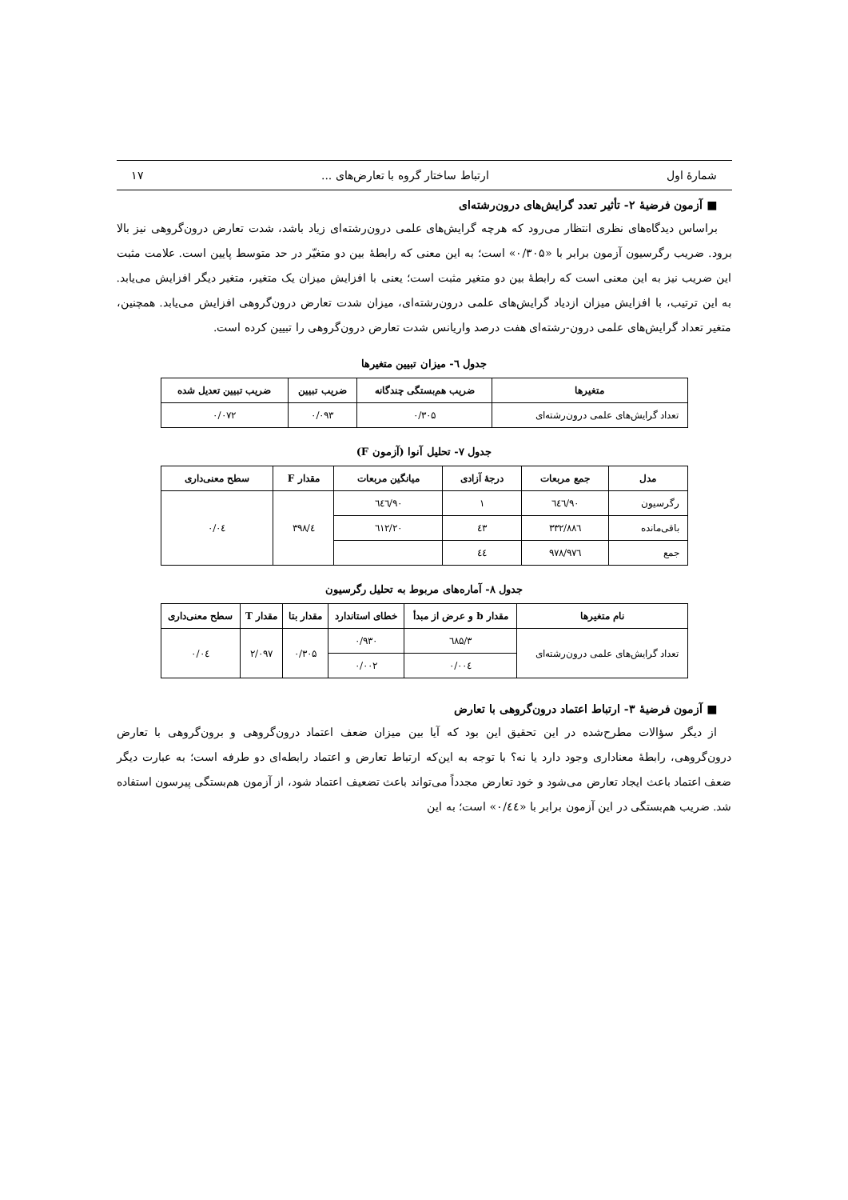شمارهٔ اول ارتباط ساختار گروه با تعارض‌های ... ۱۷
■ آزمون فرضیهٔ ۲- تأثیر تعدد گرایش‌های درون‌رشته‌ای
براساس دیدگاه‌های نظری انتظار می‌رود که هرچه گرایش‌های علمی درون‌رشته‌ای زیاد باشد، شدت تعارض درون‌گروهی نیز بالا برود. ضریب رگرسیون آزمون برابر با «۰/۳۰۵» است؛ به این معنی که رابطهٔ بین دو متغیّر در حد متوسط پایین است. علامت مثبت این ضریب نیز به این معنی است که رابطهٔ بین دو متغیر مثبت است؛ یعنی با افزایش میزان یک متغیر، متغیر دیگر افزایش می‌یابد. به این ترتیب، با افزایش میزان ازدیاد گرایش‌های علمی درون‌رشته‌ای، میزان شدت تعارض درون‌گروهی افزایش می‌یابد. همچنین، متغیر تعداد گرایش‌های علمی درون-رشته‌ای هفت درصد واریانس شدت تعارض درون‌گروهی را تبیین کرده است.
جدول ٦- میزان تبیین متغیرها
| متغیرها | ضریب هم‌بستگی چندگانه | ضریب تبیین | ضریب تبیین تعدیل شده |
| --- | --- | --- | --- |
| تعداد گرایش‌های علمی درون‌رشته‌ای | ۰/۳۰۵ | ۰/۰۹۳ | ۰/۰۷۲ |
جدول ۷- تحلیل آنوا (آزمون F)
| مدل | جمع مربعات | درجهٔ آزادی | میانگین مربعات | مقدار F | سطح معنی‌داری |
| --- | --- | --- | --- | --- | --- |
| رگرسیون | ۹۰/٦٤٦ | ۱ | ۹۰/٦٤٦ | ٤/۳۹۸ | ۰/۰٤ |
| باقی‌مانده | ۸۸٦/۳۳۲ | ٤۳ | ۲۰/٦۱۲ | | |
| جمع | ۹۷٦/۹۷۸ | ٤٤ | | | |
جدول ۸- آماره‌های مربوط به تحلیل رگرسیون
| نام متغیرها | مقدار b و عرض از مبدأ | خطای استاندارد | مقدار بتا | مقدار T | سطح معنی‌داری |
| --- | --- | --- | --- | --- | --- |
| تعداد گرایش‌های علمی درون‌رشته‌ای | ۳/٦۸۵ | ۰/۹۳۰ | ۰/۳۰۵ | ۲/۰۹۷ | ۰/۰٤ |
| | ۰/۰۰٤ | ۰/۰۰۲ | | | |
■ آزمون فرضیهٔ ۳- ارتباط اعتماد درون‌گروهی با تعارض
از دیگر سؤالات مطرح‌شده در این تحقیق این بود که آیا بین میزان ضعف اعتماد درون‌گروهی و برون‌گروهی با تعارض درون‌گروهی، رابطهٔ معناداری وجود دارد یا نه؟ با توجه به این‌که ارتباط تعارض و اعتماد رابطه‌ای دو طرفه است؛ به عبارت دیگر ضعف اعتماد باعث ایجاد تعارض می‌شود و خود تعارض مجدداً می‌تواند باعث تضعیف اعتماد شود، از آزمون هم‌بستگی پیرسون استفاده شد. ضریب هم‌بستگی در این آزمون برابر با «۰/٤٤» است؛ به این